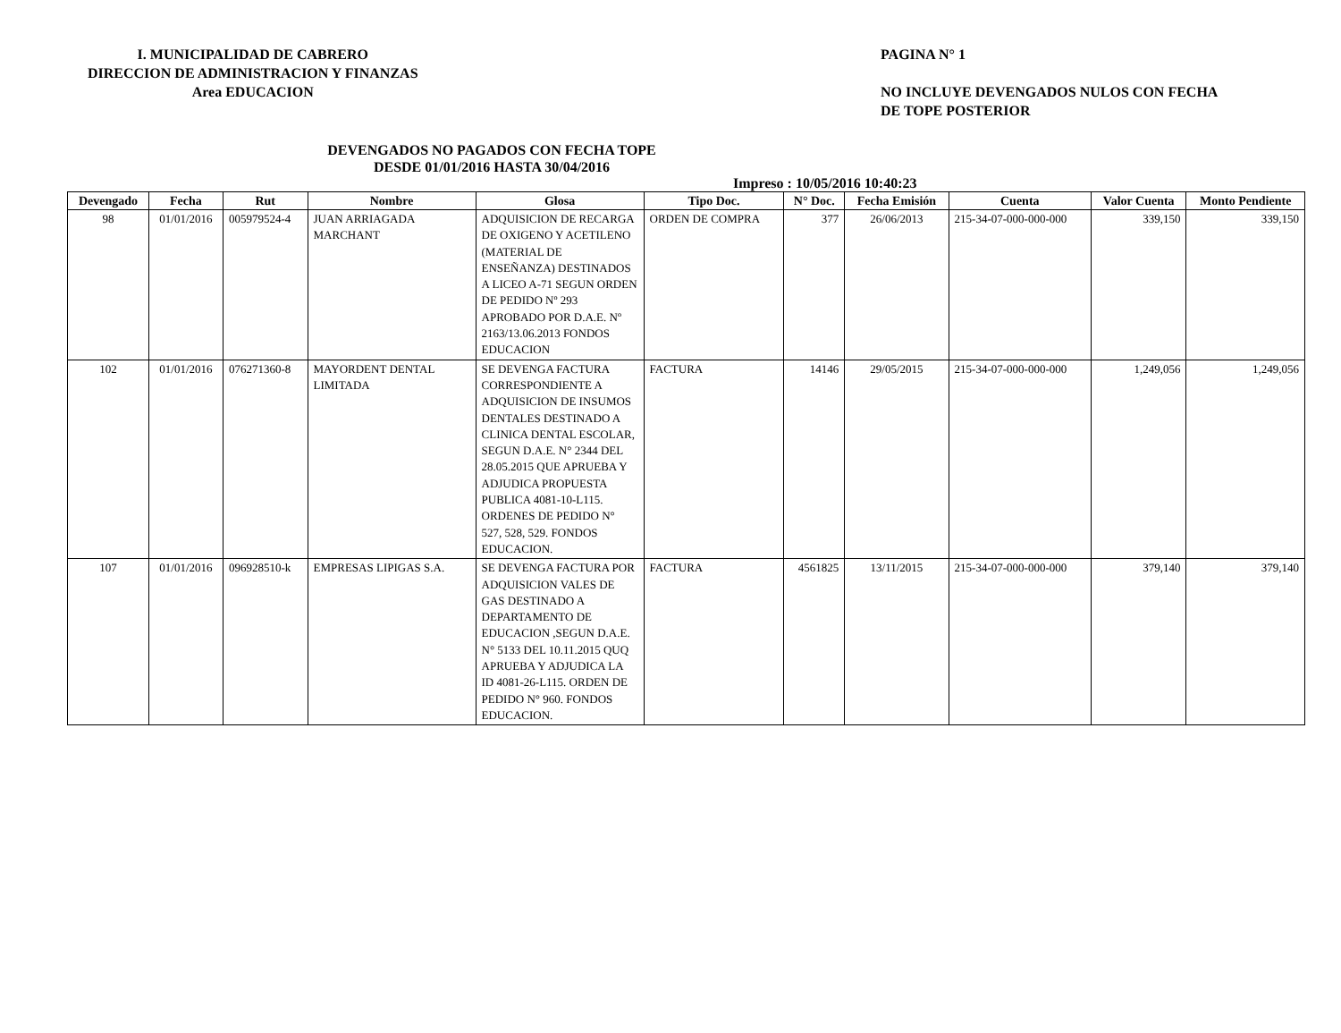I. MUNICIPALIDAD DE CABRERO
DIRECCION DE ADMINISTRACION Y FINANZAS
Area EDUCACION
PAGINA N° 1
NO INCLUYE DEVENGADOS NULOS CON FECHA
DE TOPE POSTERIOR
DEVENGADOS NO PAGADOS CON FECHA TOPE
DESDE 01/01/2016 HASTA 30/04/2016
Impreso : 10/05/2016 10:40:23
| Devengado | Fecha | Rut | Nombre | Glosa | Tipo Doc. | N° Doc. | Fecha Emisión | Cuenta | Valor Cuenta | Monto Pendiente |
| --- | --- | --- | --- | --- | --- | --- | --- | --- | --- | --- |
| 98 | 01/01/2016 | 005979524-4 | JUAN ARRIAGADA MARCHANT | ADQUISICION DE RECARGA DE OXIGENO Y ACETILENO (MATERIAL DE ENSEÑANZA) DESTINADOS A LICEO A-71 SEGUN ORDEN DE PEDIDO Nº 293 APROBADO POR D.A.E. Nº 2163/13.06.2013 FONDOS EDUCACION | ORDEN DE COMPRA | 377 | 26/06/2013 | 215-34-07-000-000-000 | 339,150 | 339,150 |
| 102 | 01/01/2016 | 076271360-8 | MAYORDENT DENTAL LIMITADA | SE DEVENGA FACTURA CORRESPONDIENTE A ADQUISICION DE INSUMOS DENTALES DESTINADO A CLINICA DENTAL ESCOLAR, SEGUN D.A.E. N° 2344 DEL 28.05.2015 QUE APRUEBA Y ADJUDICA PROPUESTA PUBLICA 4081-10-L115. ORDENES DE PEDIDO N° 527, 528, 529. FONDOS EDUCACION. | FACTURA | 14146 | 29/05/2015 | 215-34-07-000-000-000 | 1,249,056 | 1,249,056 |
| 107 | 01/01/2016 | 096928510-k | EMPRESAS LIPIGAS S.A. | SE DEVENGA FACTURA POR ADQUISICION VALES DE GAS DESTINADO A DEPARTAMENTO DE EDUCACION ,SEGUN D.A.E. N° 5133 DEL 10.11.2015 QUQ APRUEBA Y ADJUDICA LA ID 4081-26-L115. ORDEN DE PEDIDO N° 960. FONDOS EDUCACION. | FACTURA | 4561825 | 13/11/2015 | 215-34-07-000-000-000 | 379,140 | 379,140 |